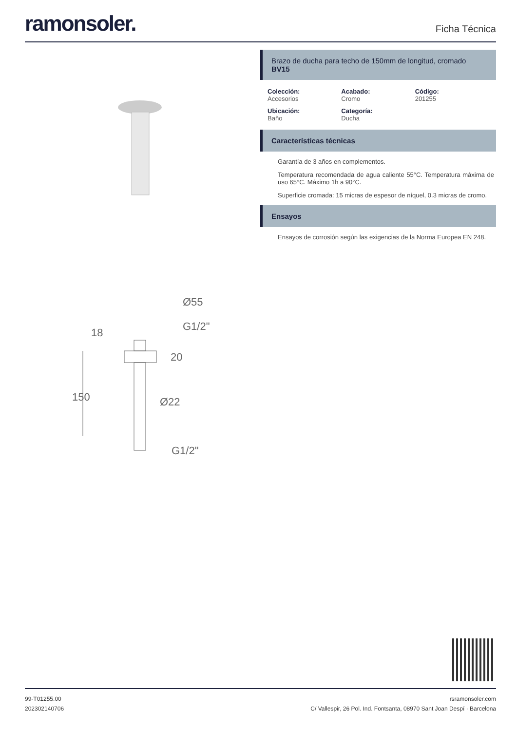ramonsoler.
Ficha Técnica
Ø55
G1/2"
18
20
150
Ø22
G1/2"
Brazo de ducha para techo de 150mm de longitud, cromado
BV15
Colección:
Accesorios
Acabado:
Cromo
Código:
201255
Ubicación:
Baño
Categoría:
Ducha
Características técnicas
Garantía de 3 años en complementos.
Temperatura recomendada de agua caliente 55°C. Temperatura máxima de uso 65°C. Máximo 1h a 90°C.
Superficie cromada: 15 micras de espesor de níquel, 0.3 micras de cromo.
Ensayos
Ensayos de corrosión según las exigencias de la Norma Europea EN 248.
99-T01255.00
202302140706
rsramonsoler.com
C/ Vallespir, 26 Pol. Ind. Fontsanta, 08970 Sant Joan Despí · Barcelona